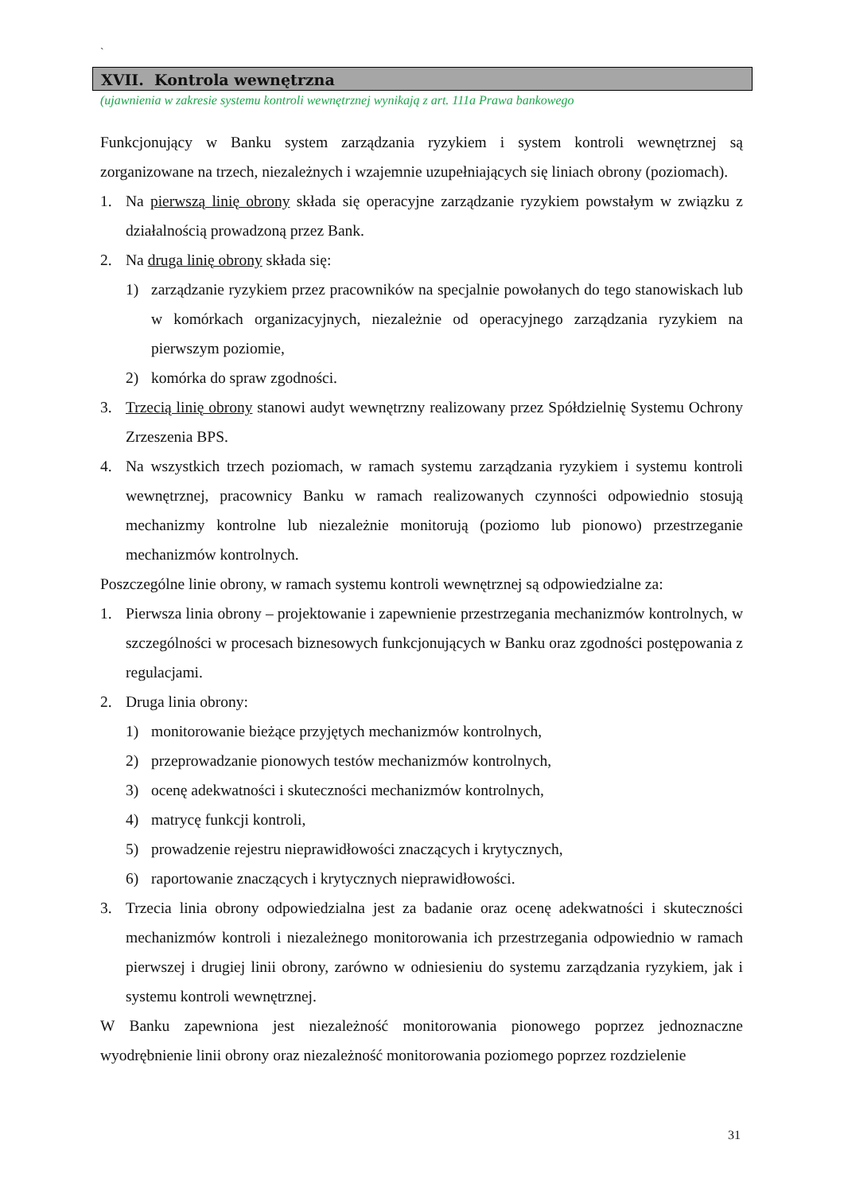`
XVII. Kontrola wewnętrzna
(ujawnienia w zakresie systemu kontroli wewnętrznej wynikają z art. 111a Prawa bankowego
Funkcjonujący w Banku system zarządzania ryzykiem i system kontroli wewnętrznej są zorganizowane na trzech, niezależnych i wzajemnie uzupełniających się liniach obrony (poziomach).
1. Na pierwszą linię obrony składa się operacyjne zarządzanie ryzykiem powstałym w związku z działalnością prowadzoną przez Bank.
2. Na druga linię obrony składa się:
1) zarządzanie ryzykiem przez pracowników na specjalnie powołanych do tego stanowiskach lub w komórkach organizacyjnych, niezależnie od operacyjnego zarządzania ryzykiem na pierwszym poziomie,
2) komórka do spraw zgodności.
3. Trzecią linię obrony stanowi audyt wewnętrzny realizowany przez Spółdzielnię Systemu Ochrony Zrzeszenia BPS.
4. Na wszystkich trzech poziomach, w ramach systemu zarządzania ryzykiem i systemu kontroli wewnętrznej, pracownicy Banku w ramach realizowanych czynności odpowiednio stosują mechanizmy kontrolne lub niezależnie monitorują (poziomo lub pionowo) przestrzeganie mechanizmów kontrolnych.
Poszczególne linie obrony, w ramach systemu kontroli wewnętrznej są odpowiedzialne za:
1. Pierwsza linia obrony – projektowanie i zapewnienie przestrzegania mechanizmów kontrolnych, w szczególności w procesach biznesowych funkcjonujących w Banku oraz zgodności postępowania z regulacjami.
2. Druga linia obrony:
1) monitorowanie bieżące przyjętych mechanizmów kontrolnych,
2) przeprowadzanie pionowych testów mechanizmów kontrolnych,
3) ocenę adekwatności i skuteczności mechanizmów kontrolnych,
4) matrycę funkcji kontroli,
5) prowadzenie rejestru nieprawidłowości znaczących i krytycznych,
6) raportowanie znaczących i krytycznych nieprawidłowości.
3. Trzecia linia obrony odpowiedzialna jest za badanie oraz ocenę adekwatności i skuteczności mechanizmów kontroli i niezależnego monitorowania ich przestrzegania odpowiednio w ramach pierwszej i drugiej linii obrony, zarówno w odniesieniu do systemu zarządzania ryzykiem, jak i systemu kontroli wewnętrznej.
W Banku zapewniona jest niezależność monitorowania pionowego poprzez jednoznaczne wyodrębnienie linii obrony oraz niezależność monitorowania poziomego poprzez rozdzielenie
31